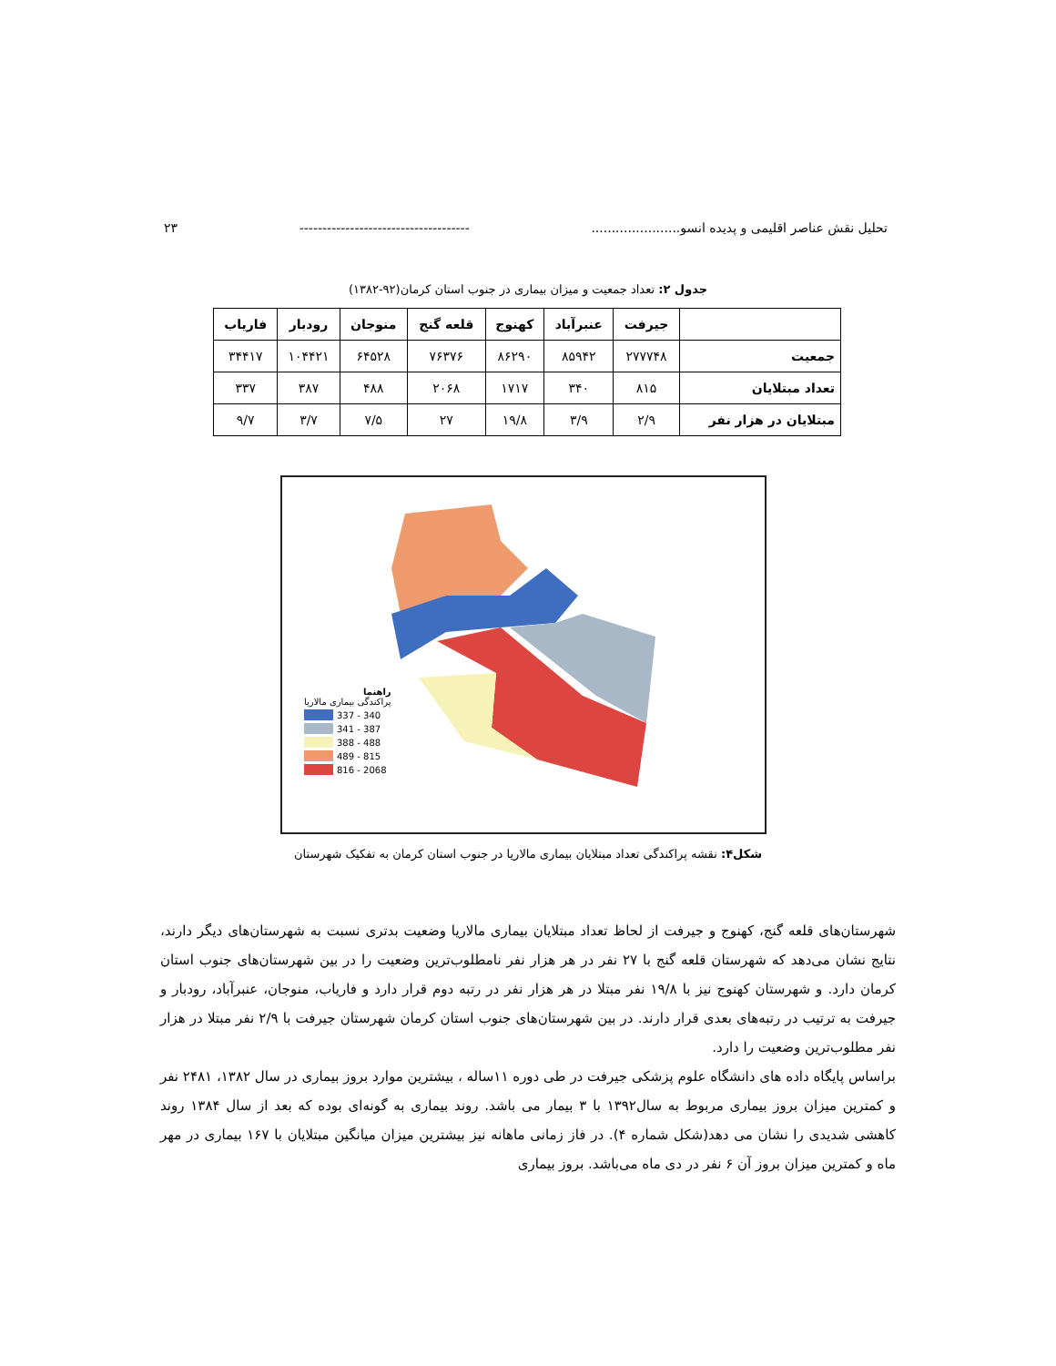تحلیل نقش عناصر اقلیمی و پدیده انسو...................... ------------------------------------- ۲۳
جدول ۲: تعداد جمعیت و میزان بیماری در جنوب استان کرمان(۹۲-۱۳۸۲)
| | جیرفت | عنبرآباد | کهنوج | قلعه گنج | منوجان | رودبار | فاریاب |
| --- | --- | --- | --- | --- | --- | --- | --- |
| جمعیت | ۲۷۷۷۴۸ | ۸۵۹۴۲ | ۸۶۲۹۰ | ۷۶۳۷۶ | ۶۴۵۲۸ | ۱۰۴۴۲۱ | ۳۴۴۱۷ |
| تعداد مبتلایان | ۸۱۵ | ۳۴۰ | ۱۷۱۷ | ۲۰۶۸ | ۴۸۸ | ۳۸۷ | ۳۳۷ |
| مبتلایان در هزار نفر | ۲/۹ | ۳/۹ | ۱۹/۸ | ۲۷ | ۷/۵ | ۳/۷ | ۹/۷ |
راهنما
پراکندگی بیماری مالاریا
337 - 340
341 - 387
388 - 488
489 - 815
816 - 2068
شکل۴: نقشه پراکندگی تعداد مبتلایان بیماری مالاریا در جنوب استان کرمان به تفکیک شهرستان
شهرستان‌های قلعه گنج، کهنوج و جیرفت از لحاظ تعداد مبتلایان بیماری مالاریا وضعیت بدتری نسبت به شهرستان‌های دیگر دارند، نتایج نشان می‌دهد که شهرستان قلعه گنج با ۲۷ نفر در هر هزار نفر نامطلوب‌ترین وضعیت را در بین شهرستان‌های جنوب استان کرمان دارد. و شهرستان کهنوج نیز با ۱۹/۸ نفر مبتلا در هر هزار نفر در رتبه دوم قرار دارد و فاریاب، منوجان، عنبرآباد، رودبار و جیرفت به ترتیب در رتبه‌های بعدی قرار دارند. در بین شهرستان‌های جنوب استان کرمان شهرستان جیرفت با ۲/۹ نفر مبتلا در هزار نفر مطلوب‌ترین وضعیت را دارد.
براساس پایگاه داده های دانشگاه علوم پزشکی جیرفت در طی دوره ۱۱ساله ، بیشترین موارد بروز بیماری در سال ۱۳۸۲، ۲۴۸۱ نفر و کمترین میزان بروز بیماری مربوط به سال۱۳۹۲ با ۳ بیمار می باشد. روند بیماری به گونه‌ای بوده که بعد از سال ۱۳۸۴ روند کاهشی شدیدی را نشان می دهد(شکل شماره ۴). در فاز زمانی ماهانه نیز بیشترین میزان میانگین مبتلایان با ۱۶۷ بیماری در مهر ماه و کمترین میزان بروز آن ۶ نفر در دی ماه می‌باشد. بروز بیماری